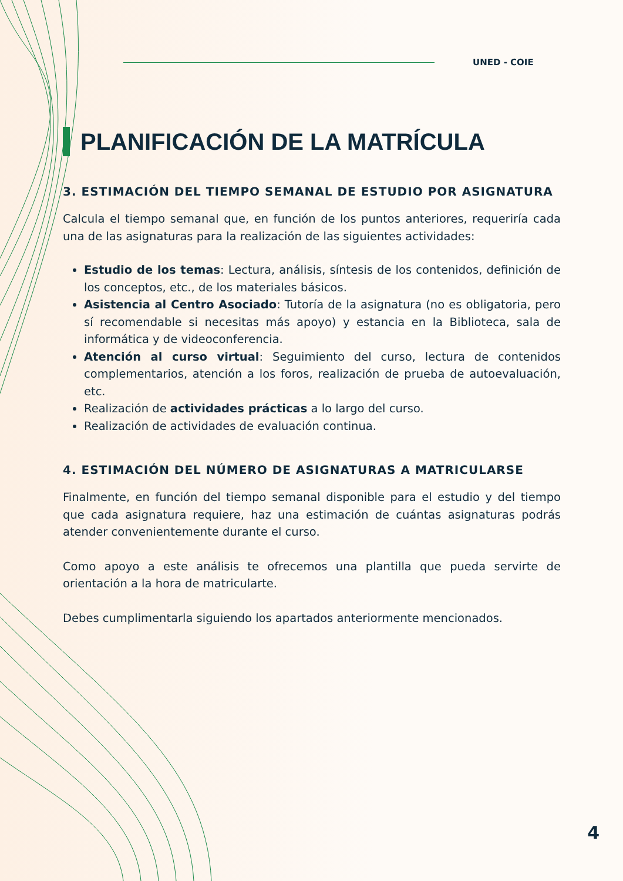UNED - COIE
PLANIFICACIÓN DE LA MATRÍCULA
3. ESTIMACIÓN DEL TIEMPO SEMANAL DE ESTUDIO POR ASIGNATURA
Calcula el tiempo semanal que, en función de los puntos anteriores, requeriría cada una de las asignaturas para la realización de las siguientes actividades:
Estudio de los temas: Lectura, análisis, síntesis de los contenidos, definición de los conceptos, etc., de los materiales básicos.
Asistencia al Centro Asociado: Tutoría de la asignatura (no es obligatoria, pero sí recomendable si necesitas más apoyo) y estancia en la Biblioteca, sala de informática y de videoconferencia.
Atención al curso virtual: Seguimiento del curso, lectura de contenidos complementarios, atención a los foros, realización de prueba de autoevaluación, etc.
Realización de actividades prácticas a lo largo del curso.
Realización de actividades de evaluación continua.
4. ESTIMACIÓN DEL NÚMERO DE ASIGNATURAS A MATRICULARSE
Finalmente, en función del tiempo semanal disponible para el estudio y del tiempo que cada asignatura requiere, haz una estimación de cuántas asignaturas podrás atender convenientemente durante el curso.
Como apoyo a este análisis te ofrecemos una plantilla que pueda servirte de orientación a la hora de matricularte.
Debes cumplimentarla siguiendo los apartados anteriormente mencionados.
4